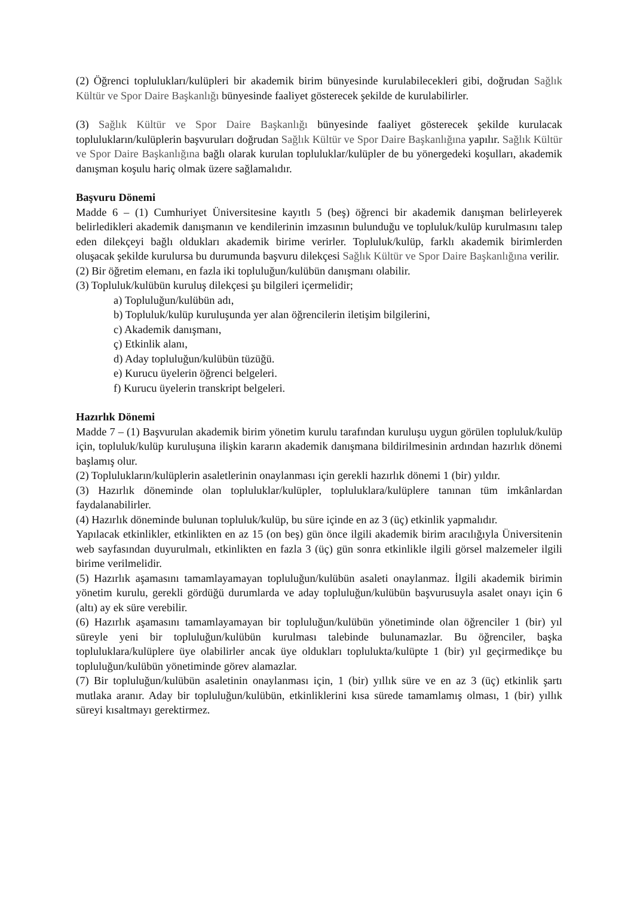(2) Öğrenci toplulukları/kulüpleri bir akademik birim bünyesinde kurulabilecekleri gibi, doğrudan Sağlık Kültür ve Spor Daire Başkanlığı bünyesinde faaliyet gösterecek şekilde de kurulabilirler.
(3) Sağlık Kültür ve Spor Daire Başkanlığı bünyesinde faaliyet gösterecek şekilde kurulacak toplulukların/kulüplerin başvuruları doğrudan Sağlık Kültür ve Spor Daire Başkanlığına yapılır. Sağlık Kültür ve Spor Daire Başkanlığına bağlı olarak kurulan topluluklar/kulüpler de bu yönergedeki koşulları, akademik danışman koşulu hariç olmak üzere sağlamalıdır.
Başvuru Dönemi
Madde 6 – (1) Cumhuriyet Üniversitesine kayıtlı 5 (beş) öğrenci bir akademik danışman belirleyerek belirledikleri akademik danışmanın ve kendilerinin imzasının bulunduğu ve topluluk/kulüp kurulmasını talep eden dilekçeyi bağlı oldukları akademik birime verirler. Topluluk/kulüp, farklı akademik birimlerden oluşacak şekilde kurulursa bu durumunda başvuru dilekçesi Sağlık Kültür ve Spor Daire Başkanlığına verilir.
(2) Bir öğretim elemanı, en fazla iki topluluğun/kulübün danışmanı olabilir.
(3) Topluluk/kulübün kuruluş dilekçesi şu bilgileri içermelidir;
a) Topluluğun/kulübün adı,
b) Topluluk/kulüp kuruluşunda yer alan öğrencilerin iletişim bilgilerini,
c) Akademik danışmanı,
ç) Etkinlik alanı,
d) Aday topluluğun/kulübün tüzüğü.
e) Kurucu üyelerin öğrenci belgeleri.
f) Kurucu üyelerin transkript belgeleri.
Hazırlık Dönemi
Madde 7 – (1) Başvurulan akademik birim yönetim kurulu tarafından kuruluşu uygun görülen topluluk/kulüp için, topluluk/kulüp kuruluşuna ilişkin kararın akademik danışmana bildirilmesinin ardından hazırlık dönemi başlamış olur.
(2) Toplulukların/kulüplerin asaletlerinin onaylanması için gerekli hazırlık dönemi 1 (bir) yıldır.
(3) Hazırlık döneminde olan topluluklar/kulüpler, topluluklara/kulüplere tanınan tüm imkânlardan faydalanabilirler.
(4) Hazırlık döneminde bulunan topluluk/kulüp, bu süre içinde en az 3 (üç) etkinlik yapmalıdır.
Yapılacak etkinlikler, etkinlikten en az 15 (on beş) gün önce ilgili akademik birim aracılığıyla Üniversitenin web sayfasından duyurulmalı, etkinlikten en fazla 3 (üç) gün sonra etkinlikle ilgili görsel malzemeler ilgili birime verilmelidir.
(5) Hazırlık aşamasını tamamlayamayan topluluğun/kulübün asaleti onaylanmaz. İlgili akademik birimin yönetim kurulu, gerekli gördüğü durumlarda ve aday topluluğun/kulübün başvurusuyla asalet onayı için 6 (altı) ay ek süre verebilir.
(6) Hazırlık aşamasını tamamlayamayan bir topluluğun/kulübün yönetiminde olan öğrenciler 1 (bir) yıl süreyle yeni bir topluluğun/kulübün kurulması talebinde bulunamazlar. Bu öğrenciler, başka topluluklara/kulüplere üye olabilirler ancak üye oldukları toplulukta/kulüpte 1 (bir) yıl geçirmedikçe bu topluluğun/kulübün yönetiminde görev alamazlar.
(7) Bir topluluğun/kulübün asaletinin onaylanması için, 1 (bir) yıllık süre ve en az 3 (üç) etkinlik şartı mutlaka aranır. Aday bir topluluğun/kulübün, etkinliklerini kısa sürede tamamlamış olması, 1 (bir) yıllık süreyi kısaltmayı gerektirmez.